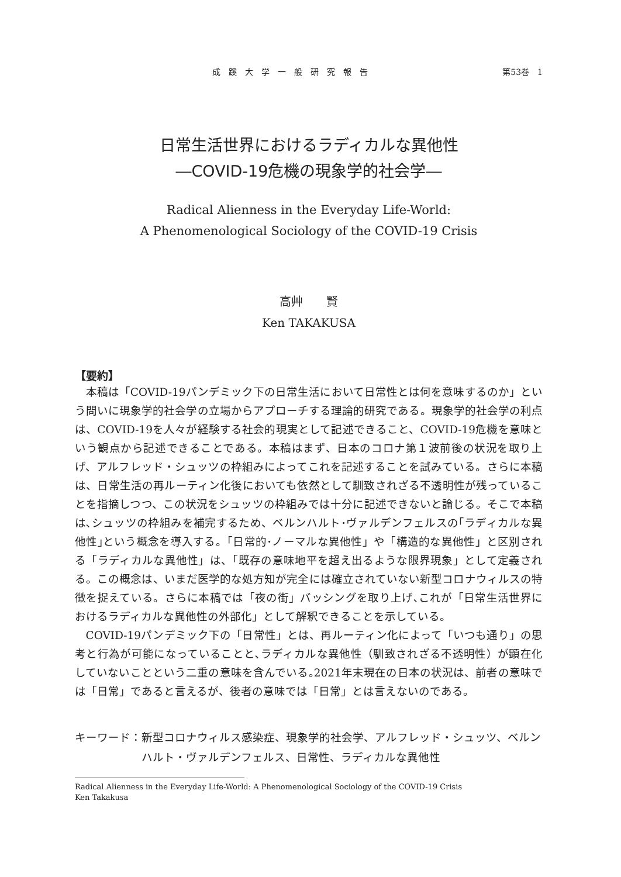成蹊大学一般研究報告 第53巻　1
日常生活世界におけるラディカルな異他性
―COVID-19危機の現象学的社会学―
Radical Alienness in the Everyday Life-World:
A Phenomenological Sociology of the COVID-19 Crisis
高艸　　賢
Ken TAKAKUSA
【要約】
本稿は「COVID-19パンデミック下の日常生活において日常性とは何を意味するのか」という問いに現象学的社会学の立場からアプローチする理論的研究である。現象学的社会学の利点は、COVID-19を人々が経験する社会的現実として記述できること、COVID-19危機を意味という観点から記述できることである。本稿はまず、日本のコロナ第１波前後の状況を取り上げ、アルフレッド・シュッツの枠組みによってこれを記述することを試みている。さらに本稿は、日常生活の再ルーティン化後においても依然として馴致されざる不透明性が残っていることを指摘しつつ、この状況をシュッツの枠組みでは十分に記述できないと論じる。そこで本稿は､シュッツの枠組みを補完するため、ベルンハルト･ヴァルデンフェルスの｢ラディカルな異他性｣という概念を導入する。「日常的･ノーマルな異他性」や「構造的な異他性」と区別される「ラディカルな異他性」は、「既存の意味地平を超え出るような限界現象」として定義される。この概念は、いまだ医学的な処方知が完全には確立されていない新型コロナウィルスの特徴を捉えている。さらに本稿では「夜の街」バッシングを取り上げ､これが「日常生活世界におけるラディカルな異他性の外部化」として解釈できることを示している。
COVID-19パンデミック下の「日常性」とは、再ルーティン化によって「いつも通り」の思考と行為が可能になっていることと､ラディカルな異他性（馴致されざる不透明性）が顕在化していないことという二重の意味を含んでいる｡2021年末現在の日本の状況は、前者の意味では「日常」であると言えるが、後者の意味では「日常」とは言えないのである。
キーワード： 新型コロナウィルス感染症、現象学的社会学、アルフレッド・シュッツ、ベルンハルト・ヴァルデンフェルス、日常性、ラディカルな異他性
Radical Alienness in the Everyday Life-World: A Phenomenological Sociology of the COVID-19 Crisis
Ken Takakusa